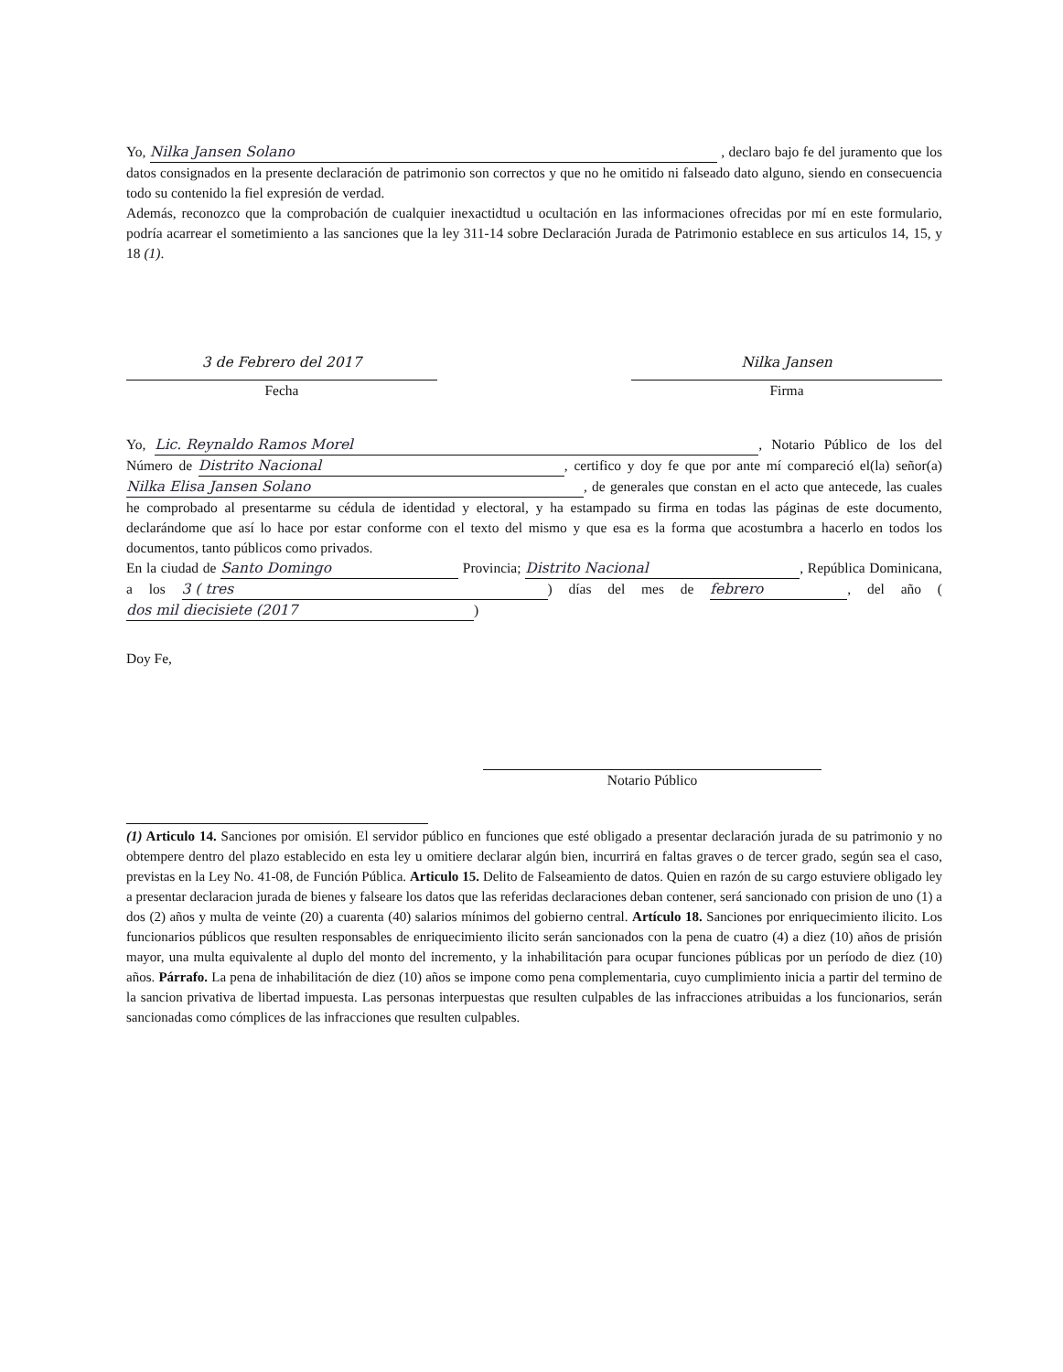Yo, Nilka Jansen Solano , declaro bajo fe del juramento que los datos consignados en la presente declaración de patrimonio son correctos y que no he omitido ni falseado dato alguno, siendo en consecuencia todo su contenido la fiel expresión de verdad.
Además, reconozco que la comprobación de cualquier inexactidtud u ocultación en las informaciones ofrecidas por mí en este formulario, podría acarrear el sometimiento a las sanciones que la ley 311-14 sobre Declaración Jurada de Patrimonio establece en sus articulos 14, 15, y 18 (1).
3 de Febrero del 2017
Fecha
Nilka Jansen
Firma
Yo, Lic. Reynaldo Ramos Morel, Notario Público de los del Número de Distrito Nacional, certifico y doy fe que por ante mí compareció el(la) señor(a) Nilka Elisa Jansen Solano, de generales que constan en el acto que antecede, las cuales he comprobado al presentarme su cédula de identidad y electoral, y ha estampado su firma en todas las páginas de este documento, declarándome que así lo hace por estar conforme con el texto del mismo y que esa es la forma que acostumbra a hacerlo en todos los documentos, tanto públicos como privados.
En la ciudad de Santo Domingo Provincia; Distrito Nacional, República Dominicana, a los 3 ( tres) días del mes de febrero, del año (dos mil diecisiete (2017)
Doy Fe,
Notario Público
(1) Articulo 14. Sanciones por omisión. El servidor público en funciones que esté obligado a presentar declaración jurada de su patrimonio y no obtempere dentro del plazo establecido en esta ley u omitiere declarar algún bien, incurrirá en faltas graves o de tercer grado, según sea el caso, previstas en la Ley No. 41-08, de Función Pública. Articulo 15. Delito de Falseamiento de datos. Quien en razón de su cargo estuviere obligado ley a presentar declaracion jurada de bienes y falseare los datos que las referidas declaraciones deban contener, será sancionado con prision de uno (1) a dos (2) años y multa de veinte (20) a cuarenta (40) salarios mínimos del gobierno central. Artículo 18. Sanciones por enriquecimiento ilicito. Los funcionarios públicos que resulten responsables de enriquecimiento ilicito serán sancionados con la pena de cuatro (4) a diez (10) años de prisión mayor, una multa equivalente al duplo del monto del incremento, y la inhabilitación para ocupar funciones públicas por un período de diez (10) años. Párrafo. La pena de inhabilitación de diez (10) años se impone como pena complementaria, cuyo cumplimiento inicia a partir del termino de la sancion privativa de libertad impuesta. Las personas interpuestas que resulten culpables de las infracciones atribuidas a los funcionarios, serán sancionadas como cómplices de las infracciones que resulten culpables.